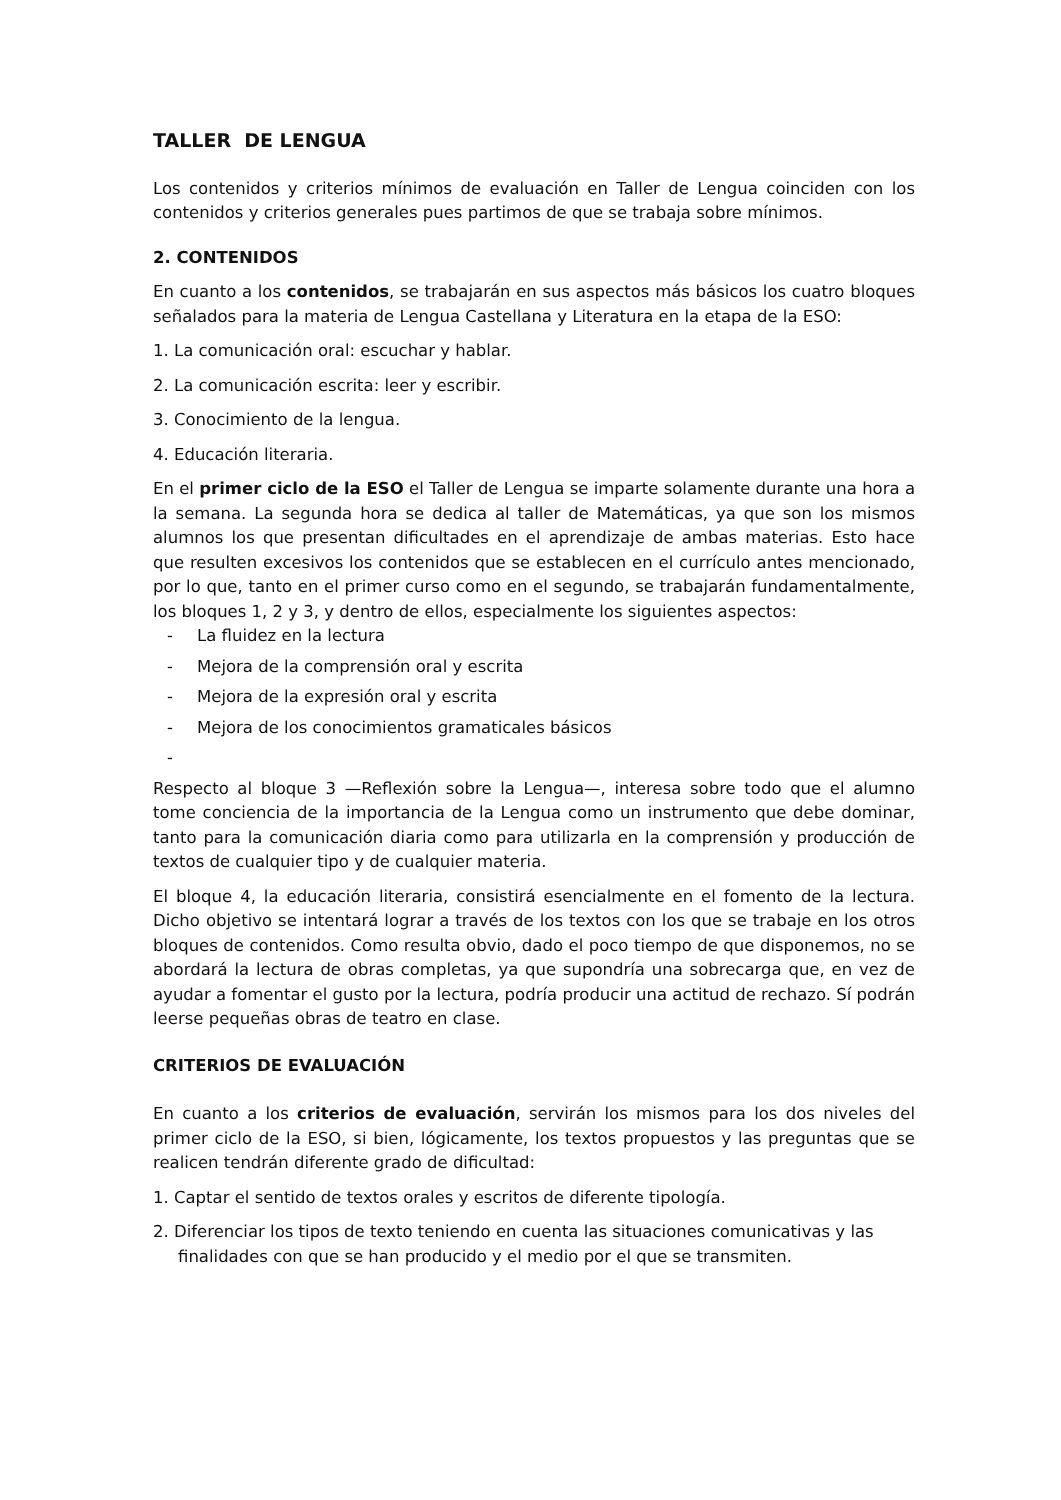TALLER DE LENGUA
Los contenidos y criterios mínimos de evaluación en Taller de Lengua coinciden con los contenidos y criterios generales pues partimos de que se trabaja sobre mínimos.
2. CONTENIDOS
En cuanto a los contenidos, se trabajarán en sus aspectos más básicos los cuatro bloques señalados para la materia de Lengua Castellana y Literatura en la etapa de la ESO:
1. La comunicación oral: escuchar y hablar.
2. La comunicación escrita: leer y escribir.
3. Conocimiento de la lengua.
4. Educación literaria.
En el primer ciclo de la ESO el Taller de Lengua se imparte solamente durante una hora a la semana. La segunda hora se dedica al taller de Matemáticas, ya que son los mismos alumnos los que presentan dificultades en el aprendizaje de ambas materias. Esto hace que resulten excesivos los contenidos que se establecen en el currículo antes mencionado, por lo que, tanto en el primer curso como en el segundo, se trabajarán fundamentalmente, los bloques 1, 2 y 3, y dentro de ellos, especialmente los siguientes aspectos:
- La fluidez en la lectura
- Mejora de la comprensión oral y escrita
- Mejora de la expresión oral y escrita
- Mejora de los conocimientos gramaticales básicos
-
Respecto al bloque 3 —Reflexión sobre la Lengua—, interesa sobre todo que el alumno tome conciencia de la importancia de la Lengua como un instrumento que debe dominar, tanto para la comunicación diaria como para utilizarla en la comprensión y producción de textos de cualquier tipo y de cualquier materia.
El bloque 4, la educación literaria, consistirá esencialmente en el fomento de la lectura. Dicho objetivo se intentará lograr a través de los textos con los que se trabaje en los otros bloques de contenidos. Como resulta obvio, dado el poco tiempo de que disponemos, no se abordará la lectura de obras completas, ya que supondría una sobrecarga que, en vez de ayudar a fomentar el gusto por la lectura, podría producir una actitud de rechazo. Sí podrán leerse pequeñas obras de teatro en clase.
CRITERIOS DE EVALUACIÓN
En cuanto a los criterios de evaluación, servirán los mismos para los dos niveles del primer ciclo de la ESO, si bien, lógicamente, los textos propuestos y las preguntas que se realicen tendrán diferente grado de dificultad:
1. Captar el sentido de textos orales y escritos de diferente tipología.
2. Diferenciar los tipos de texto teniendo en cuenta las situaciones comunicativas y las finalidades con que se han producido y el medio por el que se transmiten.